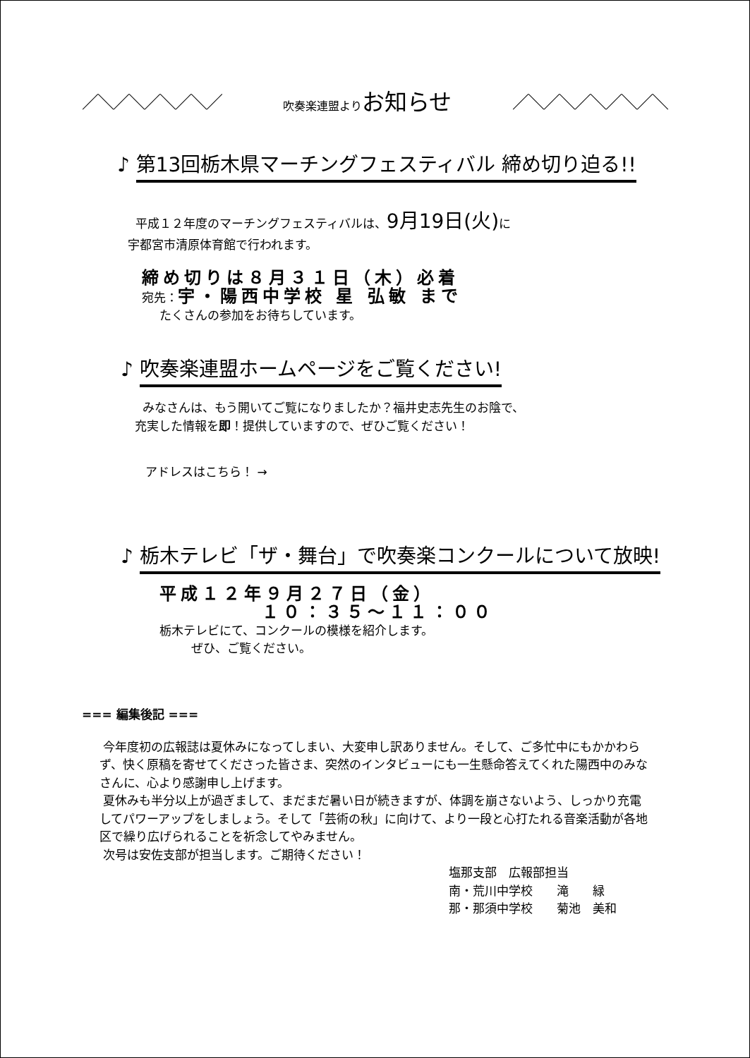／＼／＼／＼／＼／ 吹奏楽連盟よりお知らせ ／＼／＼／＼／＼／＼
♪
第13回栃木県マーチングフェスティバル 締め切り迫る!!
平成１２年度のマーチングフェスティバルは、9月19日(火) に
宇都宮市清原体育館で行われます。
締め切りは８月３１日（木）必着
宛先：宇・陽西中学校 星 弘敏 まで
たくさんの参加をお待ちしています。
♪
吹奏楽連盟ホームページをご覧ください!
みなさんは、もう開いてご覧になりましたか？福井史志先生のお陰で、
充実した情報を即！提供していますので、ぜひご覧ください！
アドレスはこちら！ →
♪
栃木テレビ「ザ・舞台」で吹奏楽コンクールについて放映!
平成１２年９月２７日（金）
１０：３５～１１：００
栃木テレビにて、コンクールの模様を紹介します。
ぜひ、ご覧ください。
=== 編集後記 ===
今年度初の広報誌は夏休みになってしまい、大変申し訳ありません。そして、ご多忙中にもかかわらず、快く原稿を寄せてくださった皆さま、突然のインタビューにも一生懸命答えてくれた陽西中のみなさんに、心より感謝申し上げます。
夏休みも半分以上が過ぎまして、まだまだ暑い日が続きますが、体調を崩さないよう、しっかり充電してパワーアップをしましょう。そして「芸術の秋」に向けて、より一段と心打たれる音楽活動が各地区で繰り広げられることを祈念してやみません。
次号は安佐支部が担当します。ご期待ください！
塩那支部　広報部担当
南・荒川中学校　　滝　　緑
那・那須中学校　　菊池　美和